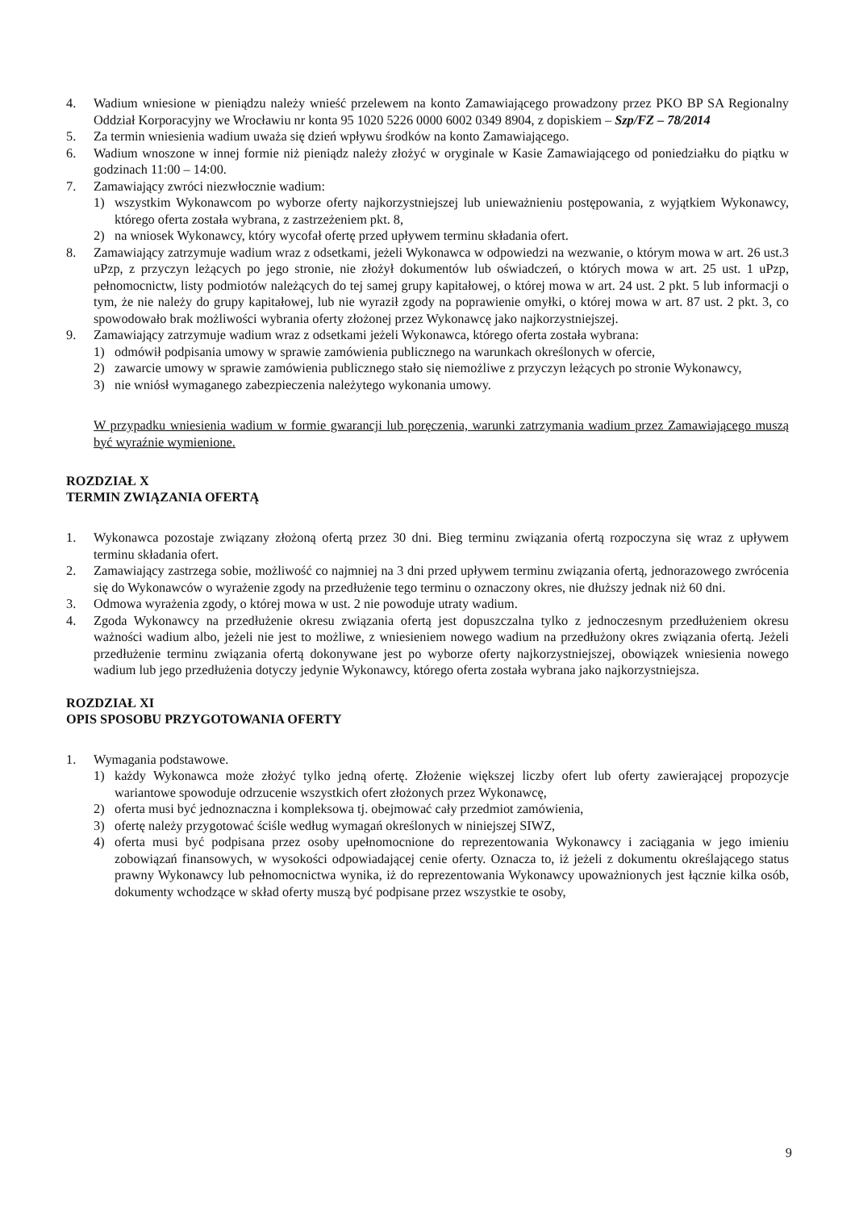4. Wadium wniesione w pieniądzu należy wnieść przelewem na konto Zamawiającego prowadzony przez PKO BP SA Regionalny Oddział Korporacyjny we Wrocławiu nr konta 95 1020 5226 0000 6002 0349 8904, z dopiskiem – Szp/FZ – 78/2014
5. Za termin wniesienia wadium uważa się dzień wpływu środków na konto Zamawiającego.
6. Wadium wnoszone w innej formie niż pieniądz należy złożyć w oryginale w Kasie Zamawiającego od poniedziałku do piątku w godzinach 11:00 – 14:00.
7. Zamawiający zwróci niezwłocznie wadium:
1) wszystkim Wykonawcom po wyborze oferty najkorzystniejszej lub unieważnieniu postępowania, z wyjątkiem Wykonawcy, którego oferta została wybrana, z zastrzeżeniem pkt. 8,
2) na wniosek Wykonawcy, który wycofał ofertę przed upływem terminu składania ofert.
8. Zamawiający zatrzymuje wadium wraz z odsetkami, jeżeli Wykonawca w odpowiedzi na wezwanie, o którym mowa w art. 26 ust.3 uPzp, z przyczyn leżących po jego stronie, nie złożył dokumentów lub oświadczeń, o których mowa w art. 25 ust. 1 uPzp, pełnomocnictw, listy podmiotów należących do tej samej grupy kapitałowej, o której mowa w art. 24 ust. 2 pkt. 5 lub informacji o tym, że nie należy do grupy kapitałowej, lub nie wyraził zgody na poprawienie omyłki, o której mowa w art. 87 ust. 2 pkt. 3, co spowodowało brak możliwości wybrania oferty złożonej przez Wykonawcę jako najkorzystniejszej.
9. Zamawiający zatrzymuje wadium wraz z odsetkami jeżeli Wykonawca, którego oferta została wybrana:
1) odmówił podpisania umowy w sprawie zamówienia publicznego na warunkach określonych w ofercie,
2) zawarcie umowy w sprawie zamówienia publicznego stało się niemożliwe z przyczyn leżących po stronie Wykonawcy,
3) nie wniósł wymaganego zabezpieczenia należytego wykonania umowy.
W przypadku wniesienia wadium w formie gwarancji lub poręczenia, warunki zatrzymania wadium przez Zamawiającego muszą być wyraźnie wymienione.
ROZDZIAŁ X
TERMIN ZWIĄZANIA OFERTĄ
1. Wykonawca pozostaje związany złożoną ofertą przez 30 dni. Bieg terminu związania ofertą rozpoczyna się wraz z upływem terminu składania ofert.
2. Zamawiający zastrzega sobie, możliwość co najmniej na 3 dni przed upływem terminu związania ofertą, jednorazowego zwrócenia się do Wykonawców o wyrażenie zgody na przedłużenie tego terminu o oznaczony okres, nie dłuższy jednak niż 60 dni.
3. Odmowa wyrażenia zgody, o której mowa w ust. 2 nie powoduje utraty wadium.
4. Zgoda Wykonawcy na przedłużenie okresu związania ofertą jest dopuszczalna tylko z jednoczesnym przedłużeniem okresu ważności wadium albo, jeżeli nie jest to możliwe, z wniesieniem nowego wadium na przedłużony okres związania ofertą. Jeżeli przedłużenie terminu związania ofertą dokonywane jest po wyborze oferty najkorzystniejszej, obowiązek wniesienia nowego wadium lub jego przedłużenia dotyczy jedynie Wykonawcy, którego oferta została wybrana jako najkorzystniejsza.
ROZDZIAŁ XI
OPIS SPOSOBU PRZYGOTOWANIA OFERTY
1. Wymagania podstawowe.
1) każdy Wykonawca może złożyć tylko jedną ofertę. Złożenie większej liczby ofert lub oferty zawierającej propozycje wariantowe spowoduje odrzucenie wszystkich ofert złożonych przez Wykonawcę,
2) oferta musi być jednoznaczna i kompleksowa tj. obejmować cały przedmiot zamówienia,
3) ofertę należy przygotować ściśle według wymagań określonych w niniejszej SIWZ,
4) oferta musi być podpisana przez osoby upełnomocnione do reprezentowania Wykonawcy i zaciągania w jego imieniu zobowiązań finansowych, w wysokości odpowiadającej cenie oferty. Oznacza to, iż jeżeli z dokumentu określającego status prawny Wykonawcy lub pełnomocnictwa wynika, iż do reprezentowania Wykonawcy upoważnionych jest łącznie kilka osób, dokumenty wchodzące w skład oferty muszą być podpisane przez wszystkie te osoby,
9